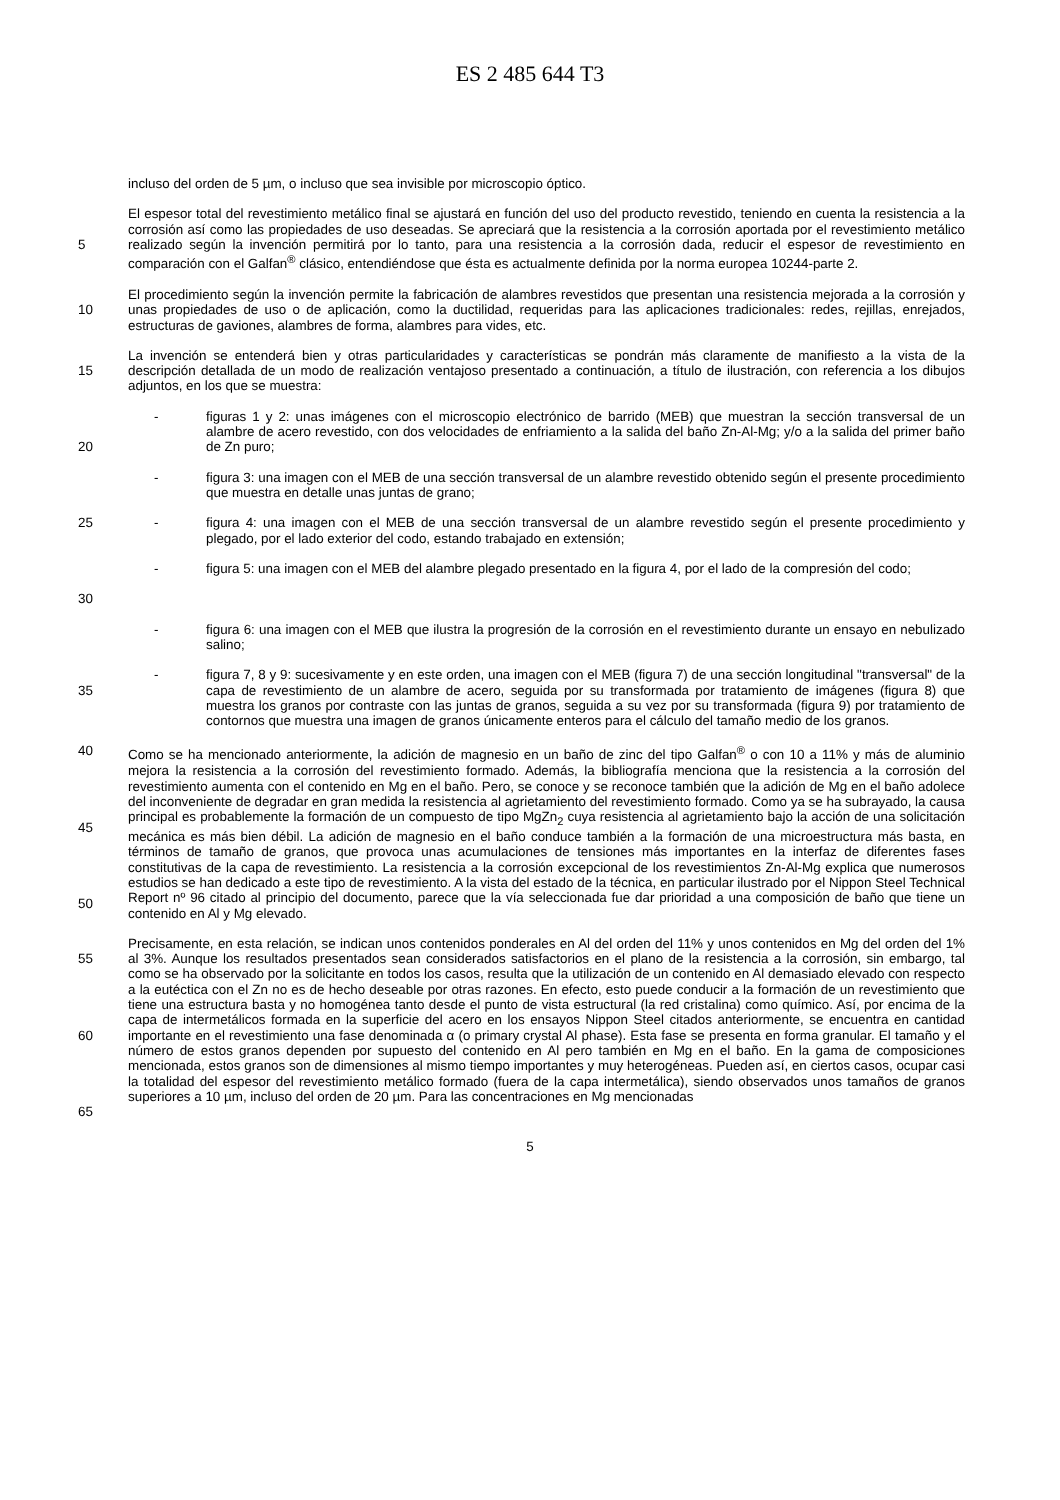ES 2 485 644 T3
incluso del orden de 5 µm, o incluso que sea invisible por microscopio óptico.
5
El espesor total del revestimiento metálico final se ajustará en función del uso del producto revestido, teniendo en cuenta la resistencia a la corrosión así como las propiedades de uso deseadas. Se apreciará que la resistencia a la corrosión aportada por el revestimiento metálico realizado según la invención permitirá por lo tanto, para una resistencia a la corrosión dada, reducir el espesor de revestimiento en comparación con el Galfan<sup>®</sup> clásico, entendiéndose que ésta es actualmente definida por la norma europea 10244-parte 2.
10
El procedimiento según la invención permite la fabricación de alambres revestidos que presentan una resistencia mejorada a la corrosión y unas propiedades de uso o de aplicación, como la ductilidad, requeridas para las aplicaciones tradicionales: redes, rejillas, enrejados, estructuras de gaviones, alambres de forma, alambres para vides, etc.
15
La invención se entenderá bien y otras particularidades y características se pondrán más claramente de manifiesto a la vista de la descripción detallada de un modo de realización ventajoso presentado a continuación, a título de ilustración, con referencia a los dibujos adjuntos, en los que se muestra:
20
- figuras 1 y 2: unas imágenes con el microscopio electrónico de barrido (MEB) que muestran la sección transversal de un alambre de acero revestido, con dos velocidades de enfriamiento a la salida del baño Zn-Al-Mg; y/o a la salida del primer baño de Zn puro;
- figura 3: una imagen con el MEB de una sección transversal de un alambre revestido obtenido según el presente procedimiento que muestra en detalle unas juntas de grano;
25
- figura 4: una imagen con el MEB de una sección transversal de un alambre revestido según el presente procedimiento y plegado, por el lado exterior del codo, estando trabajado en extensión;
30
- figura 5: una imagen con el MEB del alambre plegado presentado en la figura 4, por el lado de la compresión del codo;
- figura 6: una imagen con el MEB que ilustra la progresión de la corrosión en el revestimiento durante un ensayo en nebulizado salino;
35
- figura 7, 8 y 9: sucesivamente y en este orden, una imagen con el MEB (figura 7) de una sección longitudinal "transversal" de la capa de revestimiento de un alambre de acero, seguida por su transformada por tratamiento de imágenes (figura 8) que muestra los granos por contraste con las juntas de granos, seguida a su vez por su transformada (figura 9) por tratamiento de contornos que muestra una imagen de granos únicamente enteros para el cálculo del tamaño medio de los granos.
40
45
50
Como se ha mencionado anteriormente, la adición de magnesio en un baño de zinc del tipo Galfan<sup>®</sup> o con 10 a 11% y más de aluminio mejora la resistencia a la corrosión del revestimiento formado. Además, la bibliografía menciona que la resistencia a la corrosión del revestimiento aumenta con el contenido en Mg en el baño. Pero, se conoce y se reconoce también que la adición de Mg en el baño adolece del inconveniente de degradar en gran medida la resistencia al agrietamiento del revestimiento formado. Como ya se ha subrayado, la causa principal es probablemente la formación de un compuesto de tipo MgZn<sub>2</sub> cuya resistencia al agrietamiento bajo la acción de una solicitación mecánica es más bien débil. La adición de magnesio en el baño conduce también a la formación de una microestructura más basta, en términos de tamaño de granos, que provoca unas acumulaciones de tensiones más importantes en la interfaz de diferentes fases constitutivas de la capa de revestimiento. La resistencia a la corrosión excepcional de los revestimientos Zn-Al-Mg explica que numerosos estudios se han dedicado a este tipo de revestimiento. A la vista del estado de la técnica, en particular ilustrado por el Nippon Steel Technical Report nº 96 citado al principio del documento, parece que la vía seleccionada fue dar prioridad a una composición de baño que tiene un contenido en Al y Mg elevado.
55
60
65
Precisamente, en esta relación, se indican unos contenidos ponderales en Al del orden del 11% y unos contenidos en Mg del orden del 1% al 3%. Aunque los resultados presentados sean considerados satisfactorios en el plano de la resistencia a la corrosión, sin embargo, tal como se ha observado por la solicitante en todos los casos, resulta que la utilización de un contenido en Al demasiado elevado con respecto a la eutéctica con el Zn no es de hecho deseable por otras razones. En efecto, esto puede conducir a la formación de un revestimiento que tiene una estructura basta y no homogénea tanto desde el punto de vista estructural (la red cristalina) como químico. Así, por encima de la capa de intermetálicos formada en la superficie del acero en los ensayos Nippon Steel citados anteriormente, se encuentra en cantidad importante en el revestimiento una fase denominada α (o primary crystal Al phase). Esta fase se presenta en forma granular. El tamaño y el número de estos granos dependen por supuesto del contenido en Al pero también en Mg en el baño. En la gama de composiciones mencionada, estos granos son de dimensiones al mismo tiempo importantes y muy heterogéneas. Pueden así, en ciertos casos, ocupar casi la totalidad del espesor del revestimiento metálico formado (fuera de la capa intermetálica), siendo observados unos tamaños de granos superiores a 10 µm, incluso del orden de 20 µm. Para las concentraciones en Mg mencionadas
5